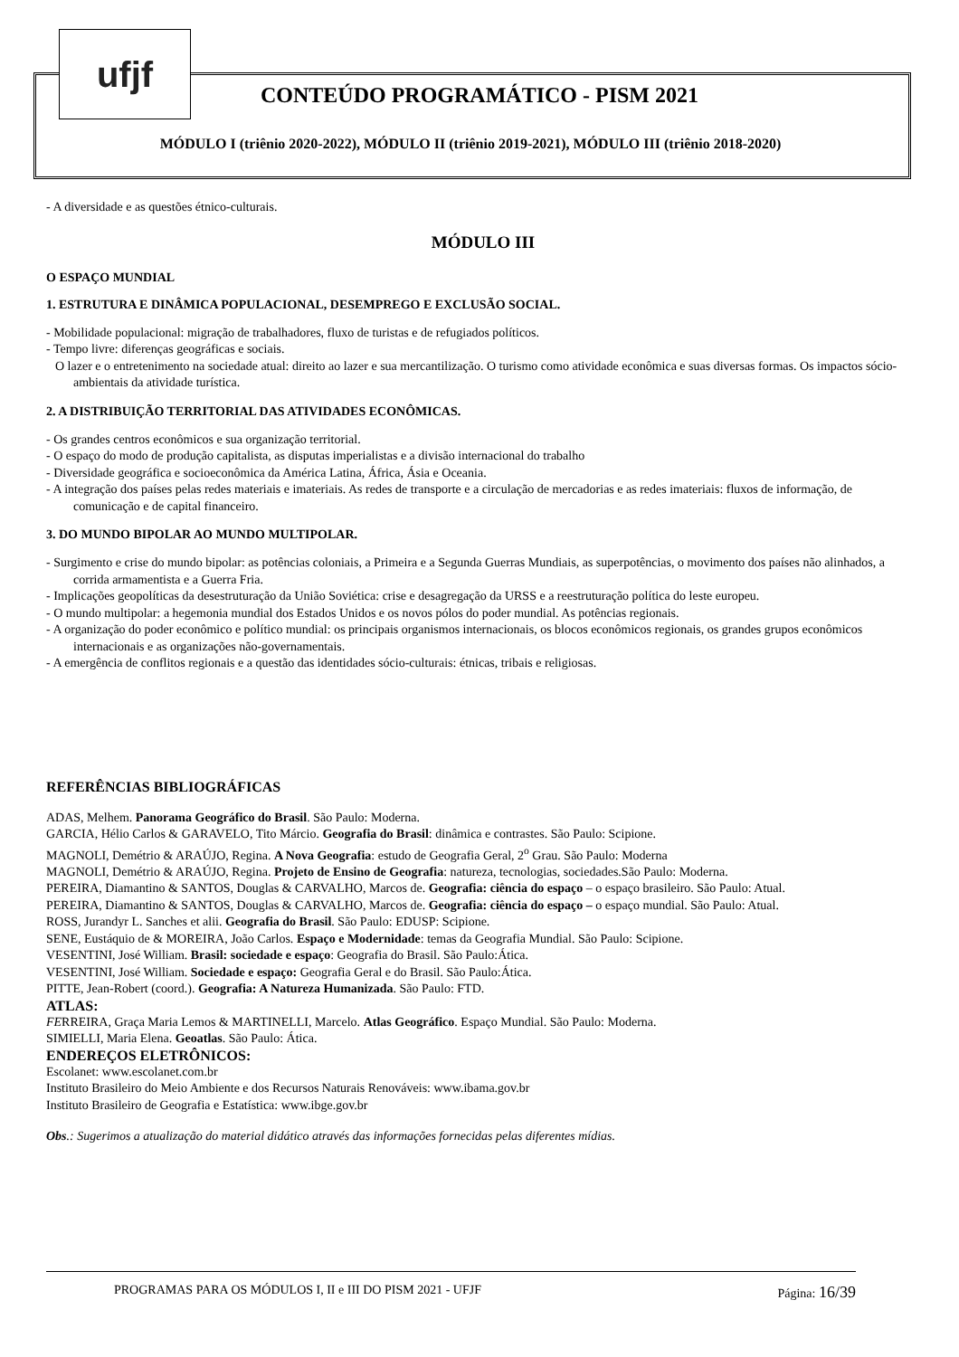ufjf
CONTEÚDO PROGRAMÁTICO - PISM 2021
MÓDULO I (triênio 2020-2022), MÓDULO II (triênio 2019-2021), MÓDULO III (triênio 2018-2020)
- A diversidade e as questões étnico-culturais.
MÓDULO III
O ESPAÇO MUNDIAL
1. ESTRUTURA E DINÂMICA POPULACIONAL, DESEMPREGO E EXCLUSÃO SOCIAL.
- Mobilidade populacional: migração de trabalhadores, fluxo de turistas e de refugiados políticos.
- Tempo livre: diferenças geográficas e sociais.
O lazer e o entretenimento na sociedade atual: direito ao lazer e sua mercantilização. O turismo como atividade econômica e suas diversas formas. Os impactos sócio-ambientais da atividade turística.
2. A DISTRIBUIÇÃO TERRITORIAL DAS ATIVIDADES ECONÔMICAS.
- Os grandes centros econômicos e sua organização territorial.
- O espaço do modo de produção capitalista, as disputas imperialistas e a divisão internacional do trabalho
- Diversidade geográfica e socioeconômica da América Latina, África, Ásia e Oceania.
- A integração dos países pelas redes materiais e imateriais. As redes de transporte e a circulação de mercadorias e as redes imateriais: fluxos de informação, de comunicação e de capital financeiro.
3. DO MUNDO BIPOLAR AO MUNDO MULTIPOLAR.
- Surgimento e crise do mundo bipolar: as potências coloniais, a Primeira e a Segunda Guerras Mundiais, as superpotências, o movimento dos países não alinhados, a corrida armamentista e a Guerra Fria.
- Implicações geopolíticas da desestruturação da União Soviética: crise e desagregação da URSS e a reestruturação política do leste europeu.
- O mundo multipolar: a hegemonia mundial dos Estados Unidos e os novos pólos do poder mundial. As potências regionais.
- A organização do poder econômico e político mundial: os principais organismos internacionais, os blocos econômicos regionais, os grandes grupos econômicos internacionais e as organizações não-governamentais.
- A emergência de conflitos regionais e a questão das identidades sócio-culturais: étnicas, tribais e religiosas.
REFERÊNCIAS BIBLIOGRÁFICAS
ADAS, Melhem. Panorama Geográfico do Brasil. São Paulo: Moderna.
GARCIA, Hélio Carlos & GARAVELO, Tito Márcio. Geografia do Brasil: dinâmica e contrastes. São Paulo: Scipione.
MAGNOLI, Demétrio & ARAÚJO, Regina. A Nova Geografia: estudo de Geografia Geral, 2<sup>o</sup> Grau. São Paulo: Moderna
MAGNOLI, Demétrio & ARAÚJO, Regina. Projeto de Ensino de Geografia: natureza, tecnologias, sociedades.São Paulo: Moderna.
PEREIRA, Diamantino & SANTOS, Douglas & CARVALHO, Marcos de. Geografia: ciência do espaço – o espaço brasileiro. São Paulo: Atual.
PEREIRA, Diamantino & SANTOS, Douglas & CARVALHO, Marcos de. Geografia: ciência do espaço – o espaço mundial. São Paulo: Atual.
ROSS, Jurandyr L. Sanches et alii. Geografia do Brasil. São Paulo: EDUSP: Scipione.
SENE, Eustáquio de & MOREIRA, João Carlos. Espaço e Modernidade: temas da Geografia Mundial. São Paulo: Scipione.
VESENTINI, José William. Brasil: sociedade e espaço: Geografia do Brasil. São Paulo:Ática.
VESENTINI, José William. Sociedade e espaço: Geografia Geral e do Brasil. São Paulo:Ática.
PITTE, Jean-Robert (coord.). Geografia: A Natureza Humanizada. São Paulo: FTD.
ATLAS:
FERREIRA, Graça Maria Lemos & MARTINELLI, Marcelo. Atlas Geográfico. Espaço Mundial. São Paulo: Moderna.
SIMIELLI, Maria Elena. Geoatlas. São Paulo: Ática.
ENDEREÇOS ELETRÔNICOS:
Escolanet: www.escolanet.com.br
Instituto Brasileiro do Meio Ambiente e dos Recursos Naturais Renováveis: www.ibama.gov.br
Instituto Brasileiro de Geografia e Estatística: www.ibge.gov.br
Obs.: Sugerimos a atualização do material didático através das informações fornecidas pelas diferentes mídias.
PROGRAMAS PARA OS MÓDULOS I, II e III DO PISM 2021 - UFJF Página: 16/39